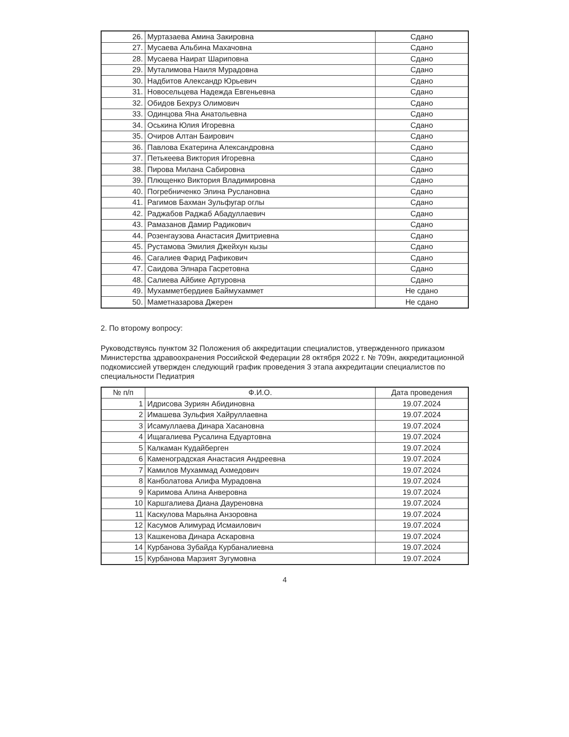| 26. | Муртазаева Амина Закировна | Сдано |
| 27. | Мусаева Альбина Махачовна | Сдано |
| 28. | Мусаева Наират Шариповна | Сдано |
| 29. | Муталимова Наиля Мурадовна | Сдано |
| 30. | Надбитов Александр Юрьевич | Сдано |
| 31. | Новосельцева Надежда Евгеньевна | Сдано |
| 32. | Обидов Бехруз Олимович | Сдано |
| 33. | Одинцова Яна Анатольевна | Сдано |
| 34. | Оськина Юлия Игоревна | Сдано |
| 35. | Очиров Алтан Баирович | Сдано |
| 36. | Павлова Екатерина Александровна | Сдано |
| 37. | Петькеева Виктория Игоревна | Сдано |
| 38. | Пирова Милана Сабировна | Сдано |
| 39. | Плющенко Виктория Владимировна | Сдано |
| 40. | Погребниченко Элина Руслановна | Сдано |
| 41. | Рагимов Бахман Зульфугар оглы | Сдано |
| 42. | Раджабов Раджаб Абадуллаевич | Сдано |
| 43. | Рамазанов Дамир Радикович | Сдано |
| 44. | Розенгаузова Анастасия Дмитриевна | Сдано |
| 45. | Рустамова Эмилия Джейхун кызы | Сдано |
| 46. | Сагалиев Фарид Рафикович | Сдано |
| 47. | Саидова Элнара Гасретовна | Сдано |
| 48. | Салиева Айбике Артуровна | Сдано |
| 49. | Мухамметбердиев Баймухаммет | Не сдано |
| 50. | Маметназарова Джерен | Не сдано |
2. По второму вопросу:
Руководствуясь пунктом 32 Положения об аккредитации специалистов, утвержденного приказом Министерства здравоохранения Российской Федерации 28 октября 2022 г. № 709н, аккредитационной подкомиссией утвержден следующий график проведения 3 этапа аккредитации специалистов по специальности Педиатрия
| № п/п | Ф.И.О. | Дата проведения |
| --- | --- | --- |
| 1 | Идрисова Зуриян Абидиновна | 19.07.2024 |
| 2 | Имашева Зульфия Хайруллаевна | 19.07.2024 |
| 3 | Исамуллаева Динара Хасановна | 19.07.2024 |
| 4 | Ищагалиева Русалина Едуартовна | 19.07.2024 |
| 5 | Калкаман Кудайберген | 19.07.2024 |
| 6 | Каменоградская Анастасия Андреевна | 19.07.2024 |
| 7 | Камилов Мухаммад Ахмедович | 19.07.2024 |
| 8 | Канболатова Алифа Мурадовна | 19.07.2024 |
| 9 | Каримова Алина Анверовна | 19.07.2024 |
| 10 | Каршгалиева Диана Дауреновна | 19.07.2024 |
| 11 | Каскулова Марьяна Анзоровна | 19.07.2024 |
| 12 | Касумов Алимурад Исмаилович | 19.07.2024 |
| 13 | Кашкенова Динара Аскаровна | 19.07.2024 |
| 14 | Курбанова Зубайда Курбаналиевна | 19.07.2024 |
| 15 | Курбанова Марзият Зугумовна | 19.07.2024 |
4